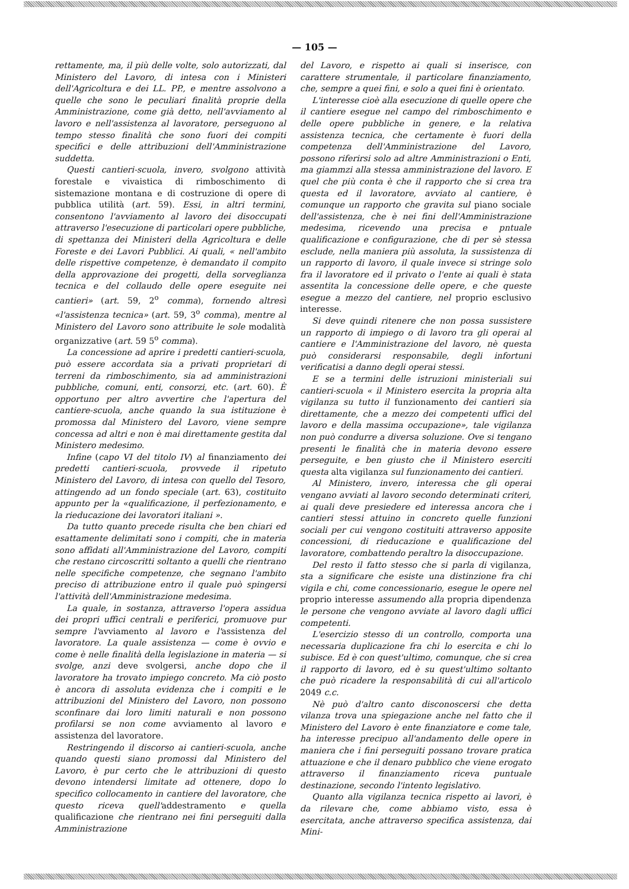— 105 —
rettamente, ma, il più delle volte, solo autorizzati, dal Ministero del Lavoro, di intesa con i Ministeri dell'Agricoltura e dei LL. PP., e mentre assolvono a quelle che sono le peculiari finalità proprie della Amministrazione, come già detto, nell'avviamento al lavoro e nell'assistenza al lavoratore, perseguono al tempo stesso finalità che sono fuori dei compiti specifici e delle attribuzioni dell'Amministrazione suddetta.
Questi cantieri-scuola, invero, svolgono attività forestale e vivaistica di rimboschimento di sistemazione montana e di costruzione di opere di pubblica utilità (art. 59). Essi, in altri termini, consentono l'avviamento al lavoro dei disoccupati attraverso l'esecuzione di particolari opere pubbliche, di spettanza dei Ministeri della Agricoltura e delle Foreste e dei Lavori Pubblici. Ai quali, « nell'ambito delle rispettive competenze, è demandato il compito della approvazione dei progetti, della sorveglianza tecnica e del collaudo delle opere eseguite nei cantieri» (art. 59, 2<sup>o</sup> comma), fornendo altresì «l'assistenza tecnica» (art. 59, 3<sup>o</sup> comma), mentre al Ministero del Lavoro sono attribuite le sole modalità organizzative (art. 59 5<sup>o</sup> comma).
La concessione ad aprire i predetti cantieri-scuola, può essere accordata sia a privati proprietari di terreni da rimboschimento, sia ad amministrazioni pubbliche, comuni, enti, consorzi, etc. (art. 60). È opportuno per altro avvertire che l'apertura del cantiere-scuola, anche quando la sua istituzione è promossa dal Ministero del Lavoro, viene sempre concessa ad altri e non è mai direttamente gestita dal Ministero medesimo.
Infine (capo VI del titolo IV) al finanziamento dei predetti cantieri-scuola, provvede il ripetuto Ministero del Lavoro, di intesa con quello del Tesoro, attingendo ad un fondo speciale (art. 63), costituito appunto per la «qualificazione, il perfezionamento, e la rieducazione dei lavoratori italiani ».
Da tutto quanto precede risulta che ben chiari ed esattamente delimitati sono i compiti, che in materia sono affidati all'Amministrazione del Lavoro, compiti che restano circoscritti soltanto a quelli che rientrano nelle specifiche competenze, che segnano l'ambito preciso di attribuzione entro il quale può spingersi l'attività dell'Amministrazione medesima.
La quale, in sostanza, attraverso l'opera assidua dei propri uffici centrali e periferici, promuove pur sempre l'avviamento al lavoro e l'assistenza del lavoratore. La quale assistenza — come è ovvio e come è nelle finalità della legislazione in materia — si svolge, anzi deve svolgersi, anche dopo che il lavoratore ha trovato impiego concreto. Ma ciò posto è ancora di assoluta evidenza che i compiti e le attribuzioni del Ministero del Lavoro, non possono sconfinare dai loro limiti naturali e non possono profilarsi se non come avviamento al lavoro e assistenza del lavoratore.
Restringendo il discorso ai cantieri-scuola, anche quando questi siano promossi dal Ministero del Lavoro, è pur certo che le attribuzioni di questo devono intendersi limitate ad ottenere, dopo lo specifico collocamento in cantiere del lavoratore, che questo riceva quell'addestramento e quella qualificazione che rientrano nei fini perseguiti dalla Amministrazione
del Lavoro, e rispetto ai quali si inserisce, con carattere strumentale, il particolare finanziamento, che, sempre a quei fini, e solo a quei fini è orientato.
L'interesse cioè alla esecuzione di quelle opere che il cantiere esegue nel campo del rimboschimento e delle opere pubbliche in genere, e la relativa assistenza tecnica, che certamente è fuori della competenza dell'Amministrazione del Lavoro, possono riferirsi solo ad altre Amministrazioni o Enti, ma giammzi alla stessa amministrazione del lavoro. E quel che più conta è che il rapporto che si crea tra questa ed il lavoratore, avviato al cantiere, è comunque un rapporto che gravita sul piano sociale dell'assistenza, che è nei fini dell'Amministrazione medesima, ricevendo una precisa e pntuale qualificazione e configurazione, che di per sè stessa esclude, nella maniera più assoluta, la sussistenza di un rapporto di lavoro, il quale invece si stringe solo fra il lavoratore ed il privato o l'ente ai quali è stata assentita la concessione delle opere, e che queste esegue a mezzo del cantiere, nel proprio esclusivo interesse.
Si deve quindi ritenere che non possa sussistere un rapporto di impiego o di lavoro tra gli operai al cantiere e l'Amministrazione del lavoro, nè questa può considerarsi responsabile, degli infortuni verificatisi a danno degli operai stessi.
E se a termini delle istruzioni ministeriali sui cantieri-scuola « il Ministero esercita la propria alta vigilanza su tutto il funzionamento dei cantieri sia direttamente, che a mezzo dei competenti uffici del lavoro e della massima occupazione», tale vigilanza non può condurre a diversa soluzione. Ove si tengano presenti le finalità che in materia devono essere perseguite, e ben giusto che il Ministero eserciti questa alta vigilanza sul funzionamento dei cantieri.
Al Ministero, invero, interessa che gli operai vengano avviati al lavoro secondo determinati criteri, ai quali deve presiedere ed interessa ancora che i cantieri stessi attuino in concreto quelle funzioni sociali per cui vengono costituiti attraverso apposite concessioni, di rieducazione e qualificazione del lavoratore, combattendo peraltro la disoccupazione.
Del resto il fatto stesso che si parla di vigilanza, sta a significare che esiste una distinzione fra chi vigila e chi, come concessionario, esegue le opere nel proprio interesse assumendo alla propria dipendenza le persone che vengono avviate al lavoro dagli uffici competenti.
L'esercizio stesso di un controllo, comporta una necessaria duplicazione fra chi lo esercita e chi lo subisce. Ed è con quest'ultimo, comunque, che si crea il rapporto di lavoro, ed è su quest'ultimo soltanto che può ricadere la responsabilità di cui all'articolo 2049 c.c.
Nè può d'altro canto disconoscersi che detta vilanza trova una spiegazione anche nel fatto che il Ministero del Lavoro è ente finanziatore e come tale, ha interesse precipuo all'andamento delle opere in maniera che i fini perseguiti possano trovare pratica attuazione e che il denaro pubblico che viene erogato attraverso il finanziamento riceva puntuale destinazione, secondo l'intento legislativo.
Quanto alla vigilanza tecnica rispetto ai lavori, è da rilevare che, come abbiamo visto, essa è esercitata, anche attraverso specifica assistenza, dai Mini-